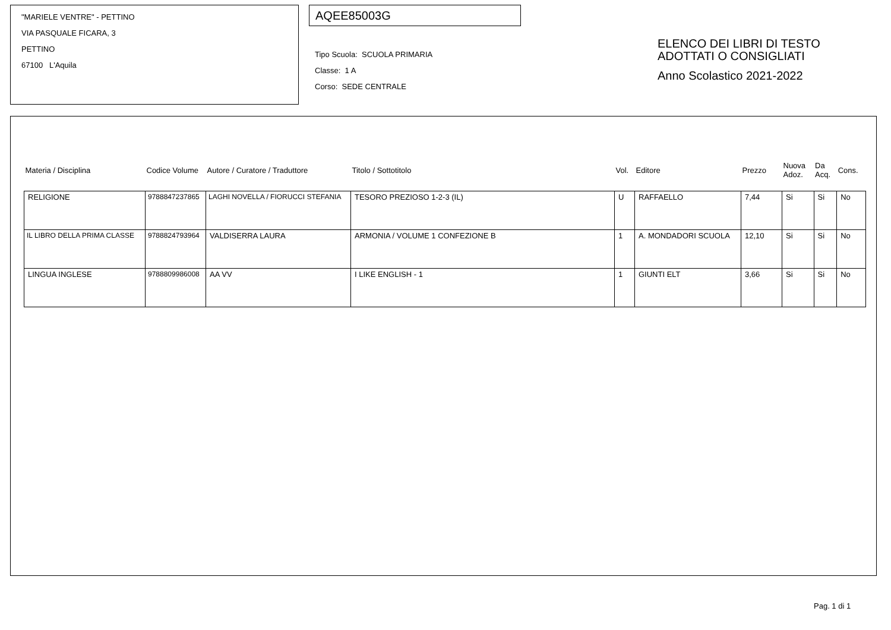"MARIELE VENTRE" - PETTINO
VIA PASQUALE FICARA, 3
PETTINO
67100 L'Aquila
AQEE85003G
Tipo Scuola: SCUOLA PRIMARIA
Classe: 1 A
Corso: SEDE CENTRALE
ELENCO DEI LIBRI DI TESTO
ADOTTATI O CONSIGLIATI
Anno Scolastico 2021-2022
| Materia / Disciplina | Codice Volume | Autore / Curatore / Traduttore | Titolo / Sottotitolo | Vol. | Editore | Prezzo | Nuova Adoz. | Da Acq. | Cons. |
| --- | --- | --- | --- | --- | --- | --- | --- | --- | --- |
| RELIGIONE | 9788847237865 | LAGHI NOVELLA / FIORUCCI STEFANIA | TESORO PREZIOSO 1-2-3 (IL) | U | RAFFAELLO | 7,44 | Si | Si | No |
| IL LIBRO DELLA PRIMA CLASSE | 9788824793964 | VALDISERRA LAURA | ARMONIA / VOLUME 1 CONFEZIONE B | 1 | A. MONDADORI SCUOLA | 12,10 | Si | Si | No |
| LINGUA INGLESE | 9788809986008 | AA VV | I LIKE ENGLISH - 1 | 1 | GIUNTI ELT | 3,66 | Si | Si | No |
Pag. 1 di 1